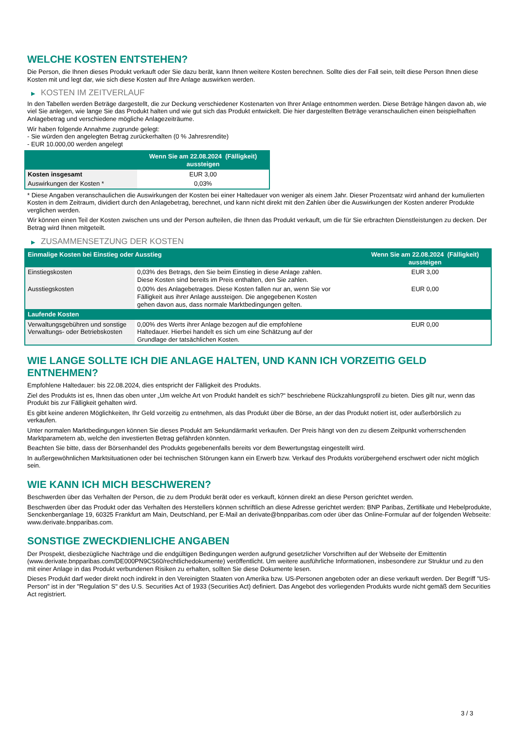WELCHE KOSTEN ENTSTEHEN?
Die Person, die Ihnen dieses Produkt verkauft oder Sie dazu berät, kann Ihnen weitere Kosten berechnen. Sollte dies der Fall sein, teilt diese Person Ihnen diese Kosten mit und legt dar, wie sich diese Kosten auf Ihre Anlage auswirken werden.
▶ KOSTEN IM ZEITVERLAUF
In den Tabellen werden Beträge dargestellt, die zur Deckung verschiedener Kostenarten von Ihrer Anlage entnommen werden. Diese Beträge hängen davon ab, wie viel Sie anlegen, wie lange Sie das Produkt halten und wie gut sich das Produkt entwickelt. Die hier dargestellten Beträge veranschaulichen einen beispielhaften Anlagebetrag und verschiedene mögliche Anlagezeiträume.
Wir haben folgende Annahme zugrunde gelegt:
- Sie würden den angelegten Betrag zurückerhalten (0 % Jahresrendite)
- EUR 10.000,00 werden angelegt
| | Wenn Sie am 22.08.2024 (Fälligkeit) aussteigen |
| --- | --- |
| Kosten insgesamt | EUR 3,00 |
| Auswirkungen der Kosten * | 0,03% |
* Diese Angaben veranschaulichen die Auswirkungen der Kosten bei einer Haltedauer von weniger als einem Jahr. Dieser Prozentsatz wird anhand der kumulierten Kosten in dem Zeitraum, dividiert durch den Anlagebetrag, berechnet, und kann nicht direkt mit den Zahlen über die Auswirkungen der Kosten anderer Produkte verglichen werden.
Wir können einen Teil der Kosten zwischen uns und der Person aufteilen, die Ihnen das Produkt verkauft, um die für Sie erbrachten Dienstleistungen zu decken. Der Betrag wird Ihnen mitgeteilt.
▶ ZUSAMMENSETZUNG DER KOSTEN
| Einmalige Kosten bei Einstieg oder Ausstieg | | Wenn Sie am 22.08.2024 (Fälligkeit) aussteigen |
| --- | --- | --- |
| Einstiegskosten | 0,03% des Betrags, den Sie beim Einstieg in diese Anlage zahlen. Diese Kosten sind bereits im Preis enthalten, den Sie zahlen. | EUR 3,00 |
| Ausstiegskosten | 0,00% des Anlagebetrages. Diese Kosten fallen nur an, wenn Sie vor Fälligkeit aus ihrer Anlage aussteigen. Die angegebenen Kosten gehen davon aus, dass normale Marktbedingungen gelten. | EUR 0,00 |
| Laufende Kosten | | |
| Verwaltungsgebühren und sonstige Verwaltungs- oder Betriebskosten | 0,00% des Werts ihrer Anlage bezogen auf die empfohlene Haltedauer. Hierbei handelt es sich um eine Schätzung auf der Grundlage der tatsächlichen Kosten. | EUR 0,00 |
WIE LANGE SOLLTE ICH DIE ANLAGE HALTEN, UND KANN ICH VORZEITIG GELD ENTNEHMEN?
Empfohlene Haltedauer: bis 22.08.2024, dies entspricht der Fälligkeit des Produkts.
Ziel des Produkts ist es, Ihnen das oben unter „Um welche Art von Produkt handelt es sich?“ beschriebene Rückzahlungsprofil zu bieten. Dies gilt nur, wenn das Produkt bis zur Fälligkeit gehalten wird.
Es gibt keine anderen Möglichkeiten, Ihr Geld vorzeitig zu entnehmen, als das Produkt über die Börse, an der das Produkt notiert ist, oder außerbörslich zu verkaufen.
Unter normalen Marktbedingungen können Sie dieses Produkt am Sekundärmarkt verkaufen. Der Preis hängt von den zu diesem Zeitpunkt vorherrschenden Marktparametern ab, welche den investierten Betrag gefährden könnten.
Beachten Sie bitte, dass der Börsenhandel des Produkts gegebenenfalls bereits vor dem Bewertungstag eingestellt wird.
In außergewöhnlichen Marktsituationen oder bei technischen Störungen kann ein Erwerb bzw. Verkauf des Produkts vorübergehend erschwert oder nicht möglich sein.
WIE KANN ICH MICH BESCHWEREN?
Beschwerden über das Verhalten der Person, die zu dem Produkt berät oder es verkauft, können direkt an diese Person gerichtet werden.
Beschwerden über das Produkt oder das Verhalten des Herstellers können schriftlich an diese Adresse gerichtet werden: BNP Paribas, Zertifikate und Hebelprodukte, Senckenberganlage 19, 60325 Frankfurt am Main, Deutschland, per E-Mail an derivate@bnpparibas.com oder über das Online-Formular auf der folgenden Webseite: www.derivate.bnpparibas.com.
SONSTIGE ZWECKDIENLICHE ANGABEN
Der Prospekt, diesbezügliche Nachträge und die endgültigen Bedingungen werden aufgrund gesetzlicher Vorschriften auf der Webseite der Emittentin (www.derivate.bnpparibas.com/DE000PN9CS60/rechtlichedokumente) veröffentlicht. Um weitere ausführliche Informationen, insbesondere zur Struktur und zu den mit einer Anlage in das Produkt verbundenen Risiken zu erhalten, sollten Sie diese Dokumente lesen.
Dieses Produkt darf weder direkt noch indirekt in den Vereinigten Staaten von Amerika bzw. US-Personen angeboten oder an diese verkauft werden. Der Begriff "US-Person" ist in der "Regulation S" des U.S. Securities Act of 1933 (Securities Act) definiert. Das Angebot des vorliegenden Produkts wurde nicht gemäß dem Securities Act registriert.
3 / 3